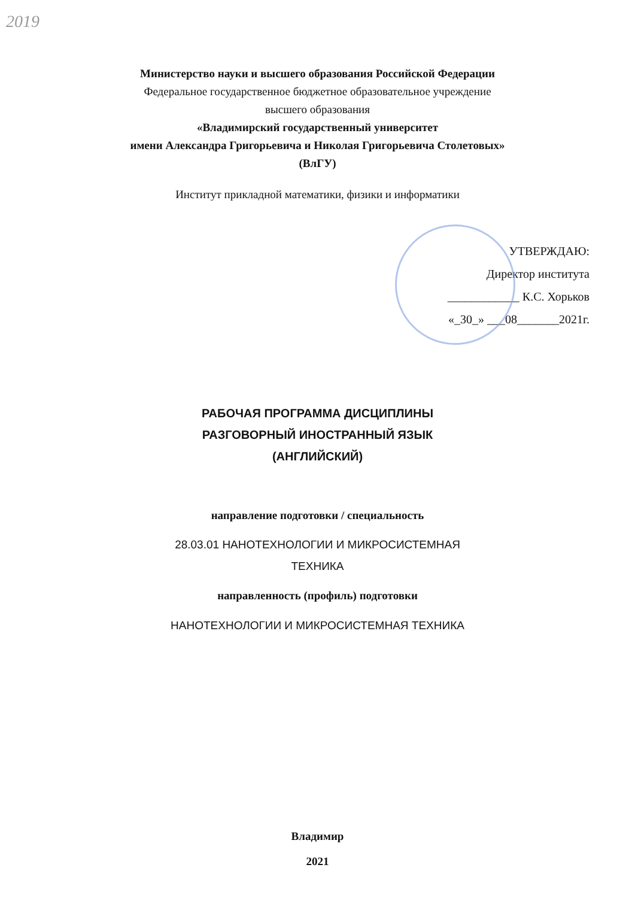2019
Министерство науки и высшего образования Российской Федерации
Федеральное государственное бюджетное образовательное учреждение
высшего образования
«Владимирский государственный университет
имени Александра Григорьевича и Николая Григорьевича Столетовых»
(ВлГУ)
Институт прикладной математики, физики и информатики
УТВЕРЖДАЮ:
Директор института
____________ К.С. Хорьков
«_30_» ___08_______2021г.
РАБОЧАЯ ПРОГРАММА ДИСЦИПЛИНЫ
РАЗГОВОРНЫЙ ИНОСТРАННЫЙ ЯЗЫК
(АНГЛИЙСКИЙ)
направление подготовки / специальность
28.03.01 НАНОТЕХНОЛОГИИ И МИКРОСИСТЕМНАЯ
ТЕХНИКА
направленность (профиль) подготовки
НАНОТЕХНОЛОГИИ И МИКРОСИСТЕМНАЯ ТЕХНИКА
Владимир
2021